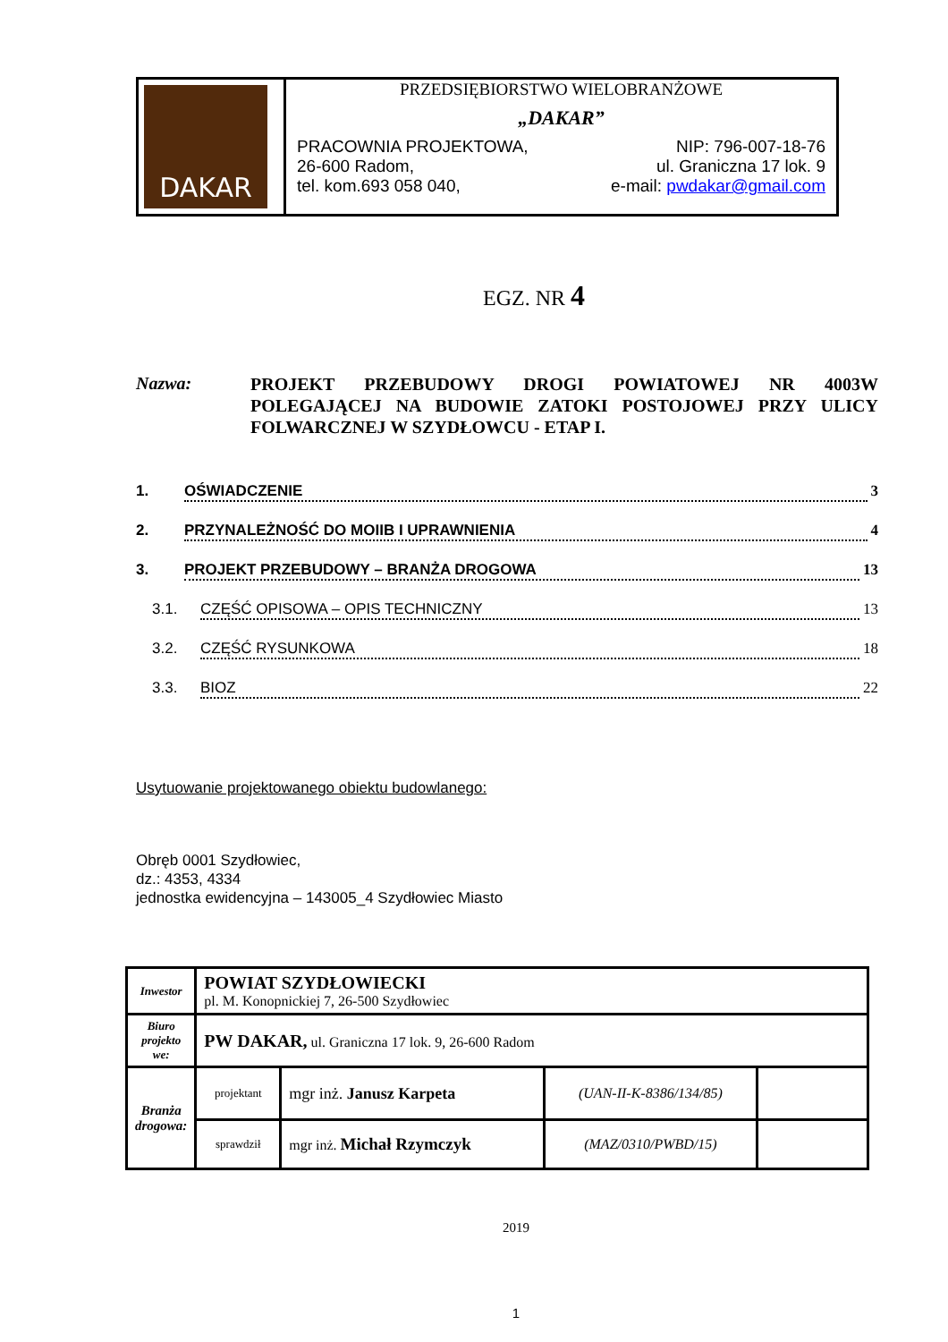| DAKAR | PRZEDSIĘBIORSTWO WIELOBRANŻOWE „DAKAR” PRACOWNIA PROJEKTOWA, NIP: 796-007-18-76 26-600 Radom, ul. Graniczna 17 lok. 9 tel. kom.693 058 040, e-mail: pwdakar@gmail.com |
EGZ. NR 4
Nazwa:
PROJEKT PRZEBUDOWY DROGI POWIATOWEJ NR 4003W POLEGAJĄCEJ NA BUDOWIE ZATOKI POSTOJOWEJ PRZY ULICY FOLWARCZNEJ W SZYDŁOWCU - ETAP I.
1. OŚWIADCZENIE 3
2. PRZYNALEŻNOŚĆ DO MOIIB I UPRAWNIENIA 4
3. PROJEKT PRZEBUDOWY – BRANŻA DROGOWA 13
3.1. CZĘŚĆ OPISOWA – OPIS TECHNICZNY 13
3.2. CZĘŚĆ RYSUNKOWA 18
3.3. BIOZ 22
Usytuowanie projektowanego obiektu budowlanego:
Obręb 0001 Szydłowiec,
dz.: 4353, 4334
jednostka ewidencyjna – 143005_4 Szydłowiec Miasto
| Inwestor | POWIAT SZYDŁOWIECKI pl. M. Konopnickiej 7, 26-500 Szydłowiec | | | |
| Biuro projekto we: | PW DAKAR, ul. Graniczna 17 lok. 9, 26-600 Radom | | | |
| Branża drogowa: | projektant | mgr inż. Janusz Karpeta | (UAN-II-K-8386/134/85) | |
| | sprawdził | mgr inż. Michał Rzymczyk | (MAZ/0310/PWBD/15) | |
2019
1